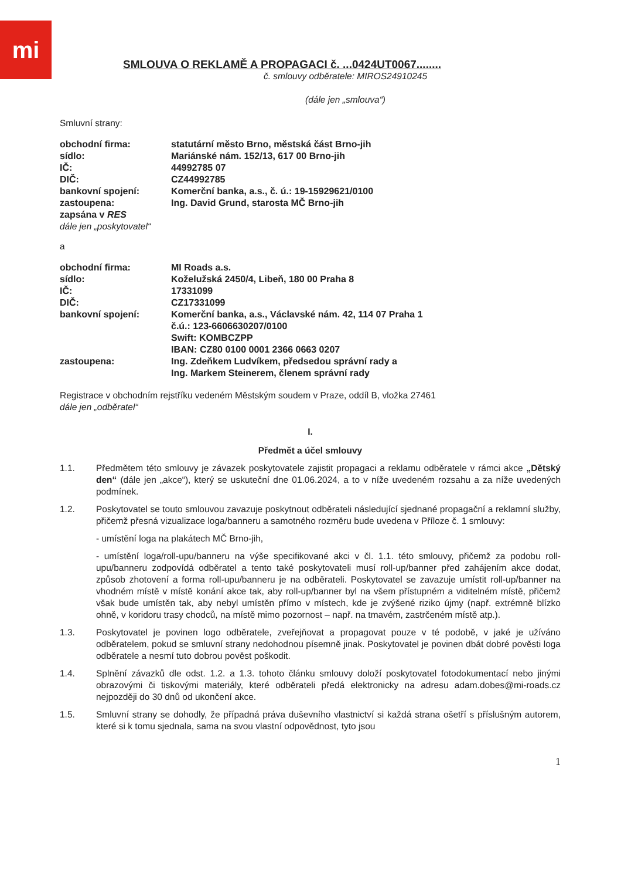mi
SMLOUVA O REKLAMĚ A PROPAGACI č. ...0424UT0067........
č. smlouvy odběratele: MIROS24910245
(dále jen „smlouva“)
Smluvní strany:
obchodní firma:
statutární město Brno, městská část Brno-jih
sídlo:
Mariánské nám. 152/13, 617 00 Brno-jih
IČ:
44992785 07
DIČ:
CZ44992785
bankovní spojení:
Komerční banka, a.s., č. ú.: 19-15929621/0100
zastoupena:
Ing. David Grund, starosta MČ Brno-jih
zapsána v RES
dále jen „poskytovatel“
a
obchodní firma:
MI Roads a.s.
sídlo:
Koželužská 2450/4, Libeň, 180 00 Praha 8
IČ:
17331099
DIČ:
CZ17331099
bankovní spojení:
Komerční banka, a.s., Václavské nám. 42, 114 07 Praha 1
č.ú.: 123-6606630207/0100
Swift: KOMBCZPP
IBAN: CZ80 0100 0001 2366 0663 0207
zastoupena:
Ing. Zdeňkem Ludvíkem, předsedou správní rady a
Ing. Markem Steinerem, členem správní rady
Registrace v obchodním rejstříku vedeném Městským soudem v Praze, oddíl B, vložka 27461
dále jen „odběratel“
I.
Předmět a účel smlouvy
1.1. Předmětem této smlouvy je závazek poskytovatele zajistit propagaci a reklamu odběratele v rámci akce „Dětský den“ (dále jen „akce“), který se uskuteční dne 01.06.2024, a to v níže uvedeném rozsahu a za níže uvedených podmínek.
1.2. Poskytovatel se touto smlouvou zavazuje poskytnout odběrateli následující sjednané propagační a reklamní služby, přičemž přesná vizualizace loga/banneru a samotného rozměru bude uvedena v Příloze č. 1 smlouvy:
- umístění loga na plakátech MČ Brno-jih,
- umístění loga/roll-upu/banneru na výše specifikované akci v čl. 1.1. této smlouvy, přičemž za podobu roll-upu/banneru zodpovídá odběratel a tento také poskytovateli musí roll-up/banner před zahájením akce dodat, způsob zhotovení a forma roll-upu/banneru je na odběrateli. Poskytovatel se zavazuje umístit roll-up/banner na vhodném místě v místě konání akce tak, aby roll-up/banner byl na všem přístupném a viditelném místě, přičemž však bude umístěn tak, aby nebyl umístěn přímo v místech, kde je zvýšené riziko újmy (např. extrémně blízko ohně, v koridoru trasy chodců, na místě mimo pozornost – např. na tmavém, zastrčeném místě atp.).
1.3. Poskytovatel je povinen logo odběratele, zveřejňovat a propagovat pouze v té podobě, v jaké je užíváno odběratelem, pokud se smluvní strany nedohodnou písemně jinak. Poskytovatel je povinen dbát dobré pověsti loga odběratele a nesmí tuto dobrou pověst poškodit.
1.4. Splnění závazků dle odst. 1.2. a 1.3. tohoto článku smlouvy doloží poskytovatel fotodokumentací nebo jinými obrazovými či tiskovými materiály, které odběrateli předá elektronicky na adresu adam.dobes@mi-roads.cz nejpozději do 30 dnů od ukončení akce.
1.5. Smluvní strany se dohodly, že případná práva duševního vlastnictví si každá strana ošetří s příslušným autorem, které si k tomu sjednala, sama na svou vlastní odpovědnost, tyto jsou
1